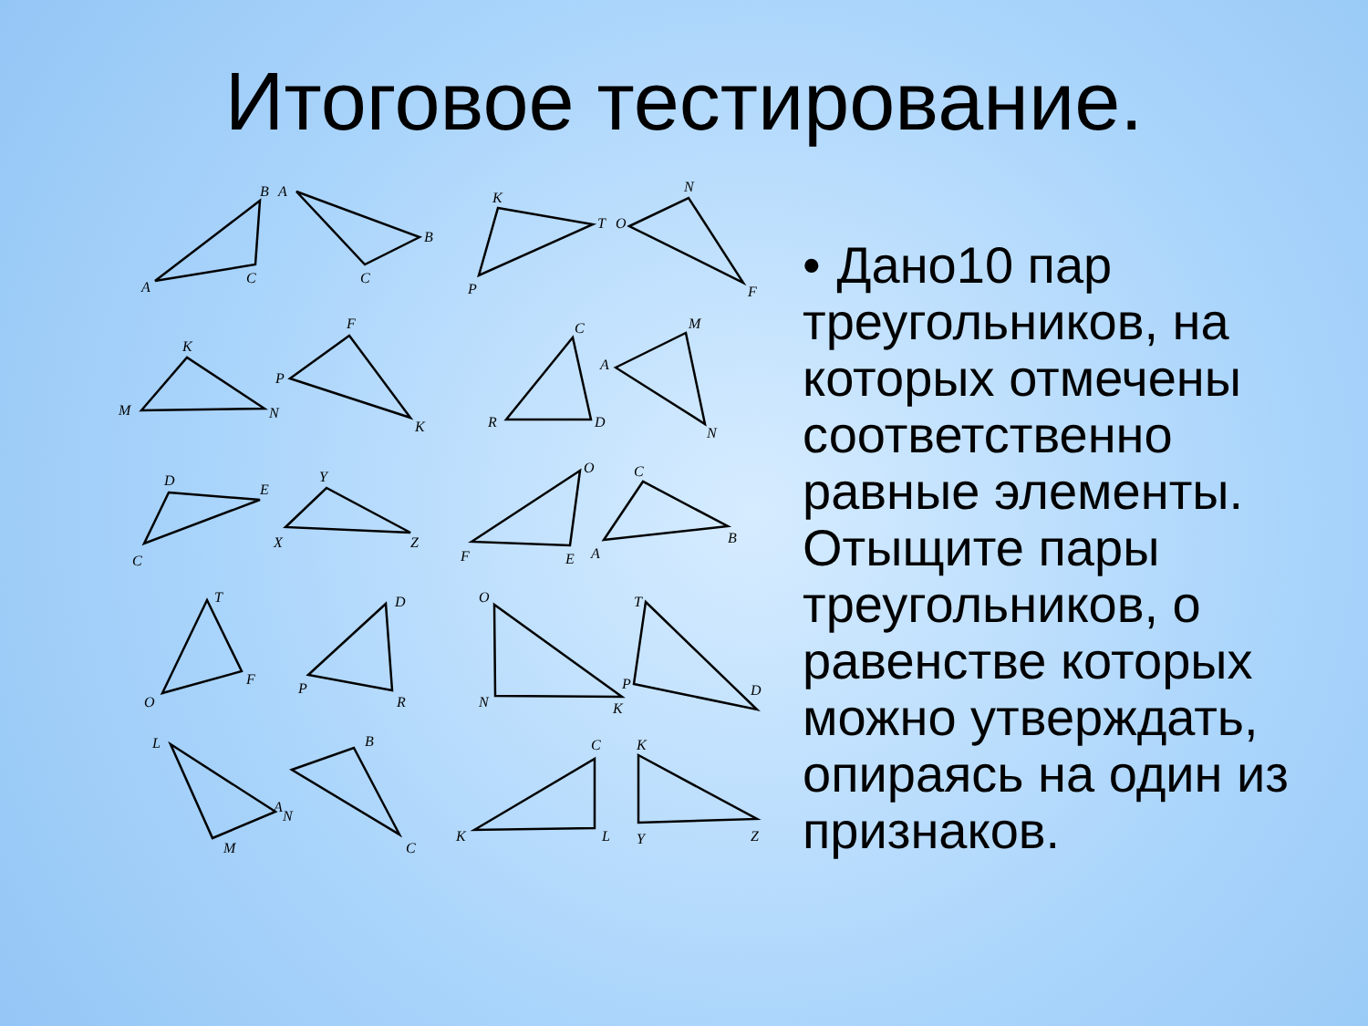Итоговое тестирование.
B
A
A
C
C
B
K
T
P
O
N
F
K
M
N
F
P
K
C
R
D
M
A
N
D
E
C
Y
X
Z
O
F
E
C
A
B
T
O
F
D
P
R
O
N
K
T
P
D
L
A
B
M
N
C
C
K
L
K
Y
Z
• Дано10 пар треугольников, на которых отмечены соответственно равные элементы. Отыщите пары треугольников, о равенстве которых можно утверждать, опираясь на один из признаков.